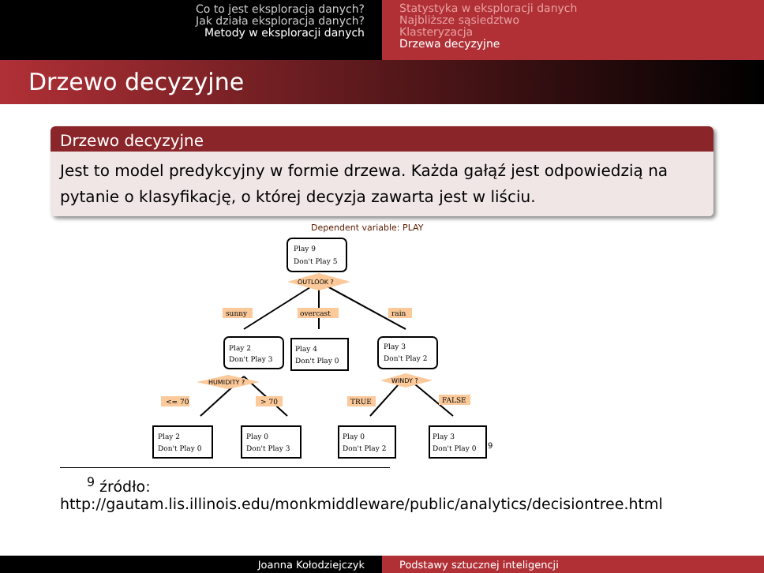Co to jest eksploracja danych?
Jak działa eksploracja danych?
Metody w eksploracji danych
Statystyka w eksploracji danych
Najbliższe sąsiedztwo
Klasteryzacja
Drzewa decyzyjne
Drzewo decyzyjne
Drzewo decyzyjne
Jest to model predykcyjny w formie drzewa. Każda gałąź jest odpowiedzią na pytanie o klasyfikację, o której decyzja zawarta jest w liściu.
Dependent variable: PLAY
OUTLOOK ?
HUMIDITY ?
WINDY ?
sunny
overcast
rain
<= 70
> 70
TRUE
FALSE
Play 9
Don't Play 5
Play 2
Don't Play 3
Play 4
Don't Play 0
Play 3
Don't Play 2
Play 2
Don't Play 0
Play 0
Don't Play 3
Play 0
Don't Play 2
Play 3
Don't Play 0
9
<sup>9</sup> źródło:
http://gautam.lis.illinois.edu/monkmiddleware/public/analytics/decisiontree.html
Joanna Kołodziejczyk Podstawy sztucznej inteligencji